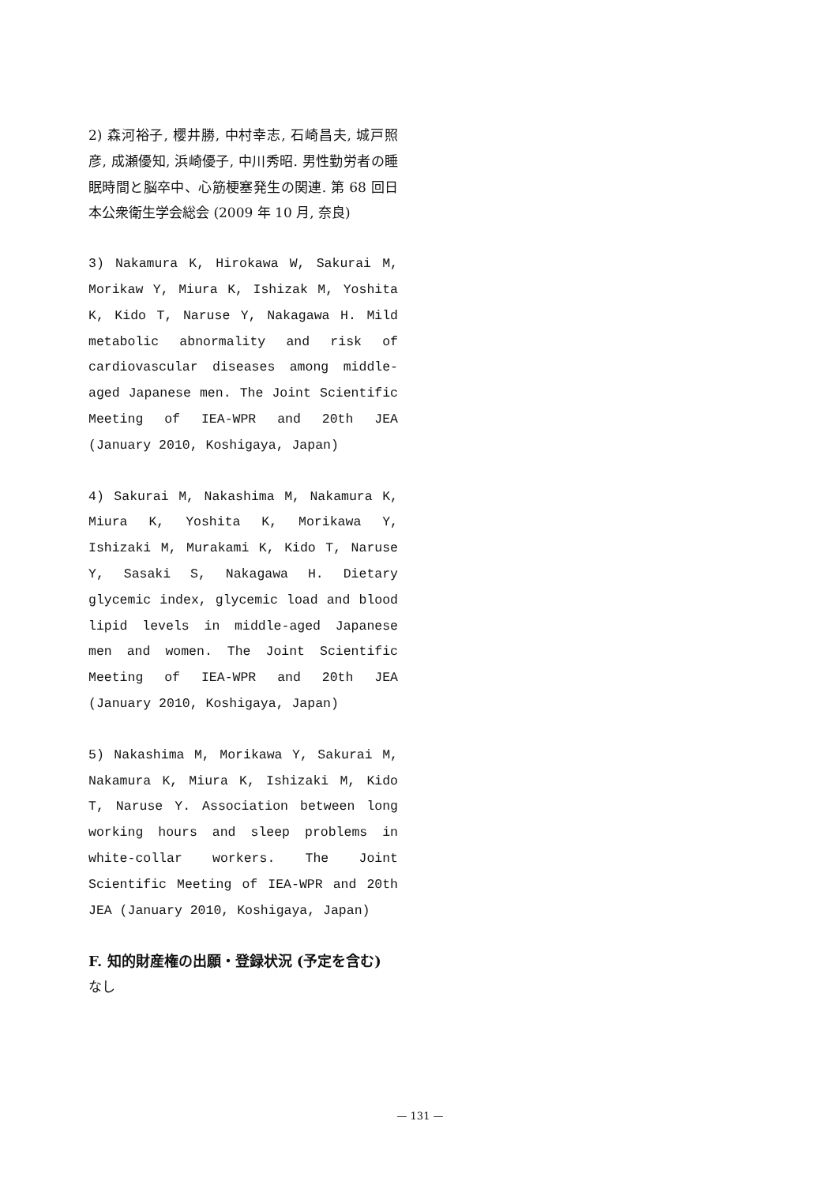2) 森河裕子, 櫻井勝, 中村幸志, 石崎昌夫, 城戸照彦, 成瀬優知, 浜崎優子, 中川秀昭. 男性勤労者の睡眠時間と脳卒中、心筋梗塞発生の関連. 第 68 回日本公衆衛生学会総会 (2009 年 10 月, 奈良)
3) Nakamura K, Hirokawa W, Sakurai M, Morikaw Y, Miura K, Ishizak M, Yoshita K, Kido T, Naruse Y, Nakagawa H. Mild metabolic abnormality and risk of cardiovascular diseases among middle-aged Japanese men. The Joint Scientific Meeting of IEA-WPR and 20th JEA (January 2010, Koshigaya, Japan)
4) Sakurai M, Nakashima M, Nakamura K, Miura K, Yoshita K, Morikawa Y, Ishizaki M, Murakami K, Kido T, Naruse Y, Sasaki S, Nakagawa H. Dietary glycemic index, glycemic load and blood lipid levels in middle-aged Japanese men and women. The Joint Scientific Meeting of IEA-WPR and 20th JEA (January 2010, Koshigaya, Japan)
5) Nakashima M, Morikawa Y, Sakurai M, Nakamura K, Miura K, Ishizaki M, Kido T, Naruse Y. Association between long working hours and sleep problems in white-collar workers. The Joint Scientific Meeting of IEA-WPR and 20th JEA (January 2010, Koshigaya, Japan)
F. 知的財産権の出願・登録状況 (予定を含む)
なし
— 131 —